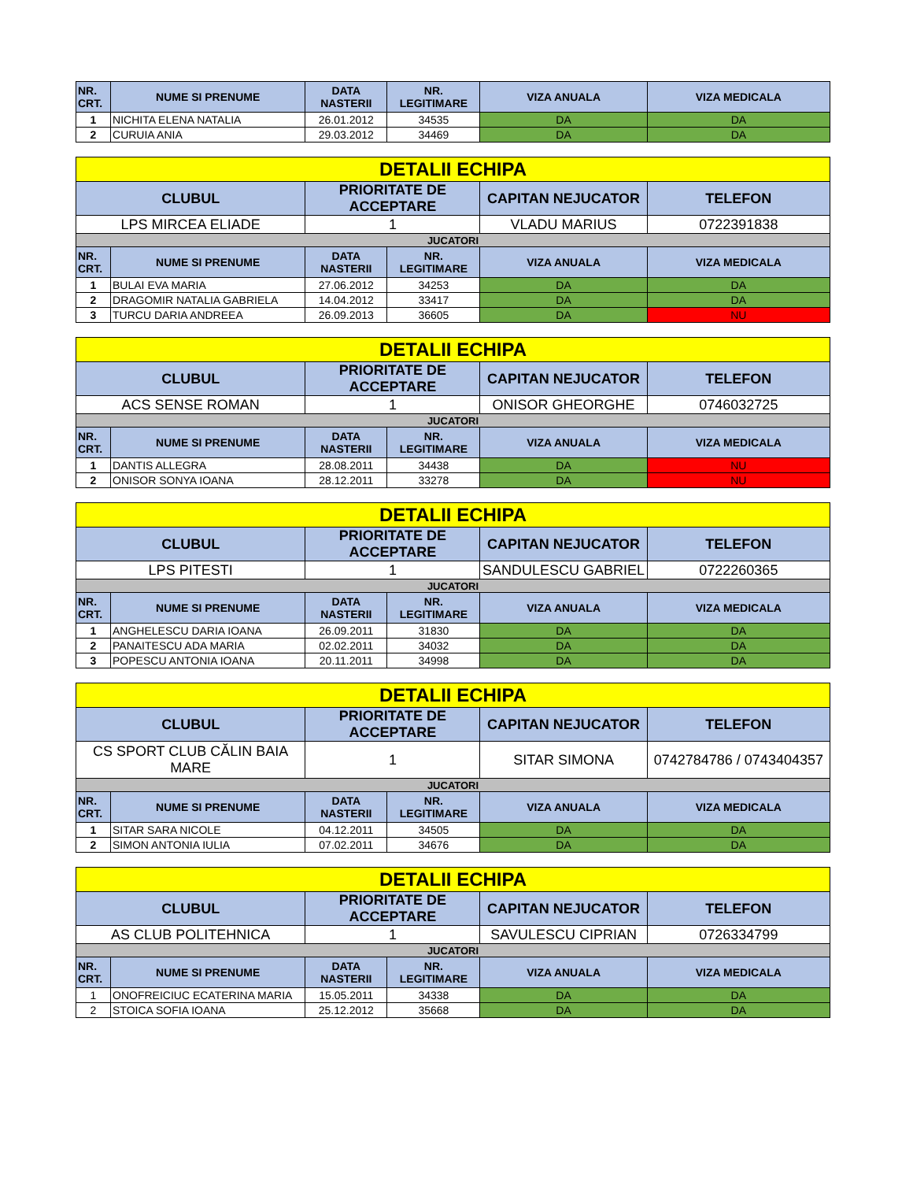| NR. CRT. | NUME SI PRENUME | DATA NASTERII | NR. LEGITIMARE | VIZA ANUALA | VIZA MEDICALA |
| --- | --- | --- | --- | --- | --- |
| 1 | NICHITA ELENA NATALIA | 26.01.2012 | 34535 | DA | DA |
| 2 | CURUIA ANIA | 29.03.2012 | 34469 | DA | DA |
| DETALII ECHIPA | | | | | |
| CLUBUL | | PRIORITATE DE ACCEPTARE | | CAPITAN NEJUCATOR | TELEFON |
| LPS MIRCEA ELIADE | | 1 | | VLADU MARIUS | 0722391838 |
| JUCATORI | | | | | |
| NR. CRT. | NUME SI PRENUME | DATA NASTERII | NR. LEGITIMARE | VIZA ANUALA | VIZA MEDICALA |
| 1 | BULAI EVA MARIA | 27.06.2012 | 34253 | DA | DA |
| 2 | DRAGOMIR NATALIA GABRIELA | 14.04.2012 | 33417 | DA | DA |
| 3 | TURCU DARIA ANDREEA | 26.09.2013 | 36605 | DA | NU |
| DETALII ECHIPA | | | | | |
| CLUBUL | | PRIORITATE DE ACCEPTARE | | CAPITAN NEJUCATOR | TELEFON |
| ACS SENSE ROMAN | | 1 | | ONISOR GHEORGHE | 0746032725 |
| JUCATORI | | | | | |
| NR. CRT. | NUME SI PRENUME | DATA NASTERII | NR. LEGITIMARE | VIZA ANUALA | VIZA MEDICALA |
| 1 | DANTIS ALLEGRA | 28.08.2011 | 34438 | DA | NU |
| 2 | ONISOR SONYA IOANA | 28.12.2011 | 33278 | DA | NU |
| DETALII ECHIPA | | | | | |
| CLUBUL | | PRIORITATE DE ACCEPTARE | | CAPITAN NEJUCATOR | TELEFON |
| LPS PITESTI | | 1 | | SANDULESCU GABRIEL | 0722260365 |
| JUCATORI | | | | | |
| NR. CRT. | NUME SI PRENUME | DATA NASTERII | NR. LEGITIMARE | VIZA ANUALA | VIZA MEDICALA |
| 1 | ANGHELESCU DARIA IOANA | 26.09.2011 | 31830 | DA | DA |
| 2 | PANAITESCU ADA MARIA | 02.02.2011 | 34032 | DA | DA |
| 3 | POPESCU ANTONIA IOANA | 20.11.2011 | 34998 | DA | DA |
| DETALII ECHIPA | | | | | |
| CLUBUL | | PRIORITATE DE ACCEPTARE | | CAPITAN NEJUCATOR | TELEFON |
| CS SPORT CLUB CĂLIN BAIA MARE | | 1 | | SITAR SIMONA | 0742784786 / 0743404357 |
| JUCATORI | | | | | |
| NR. CRT. | NUME SI PRENUME | DATA NASTERII | NR. LEGITIMARE | VIZA ANUALA | VIZA MEDICALA |
| 1 | SITAR SARA NICOLE | 04.12.2011 | 34505 | DA | DA |
| 2 | SIMON ANTONIA IULIA | 07.02.2011 | 34676 | DA | DA |
| DETALII ECHIPA | | | | | |
| CLUBUL | | PRIORITATE DE ACCEPTARE | | CAPITAN NEJUCATOR | TELEFON |
| AS CLUB POLITEHNICA | | 1 | | SAVULESCU CIPRIAN | 0726334799 |
| JUCATORI | | | | | |
| NR. CRT. | NUME SI PRENUME | DATA NASTERII | NR. LEGITIMARE | VIZA ANUALA | VIZA MEDICALA |
| 1 | ONOFREICIUC ECATERINA MARIA | 15.05.2011 | 34338 | DA | DA |
| 2 | STOICA SOFIA IOANA | 25.12.2012 | 35668 | DA | DA |